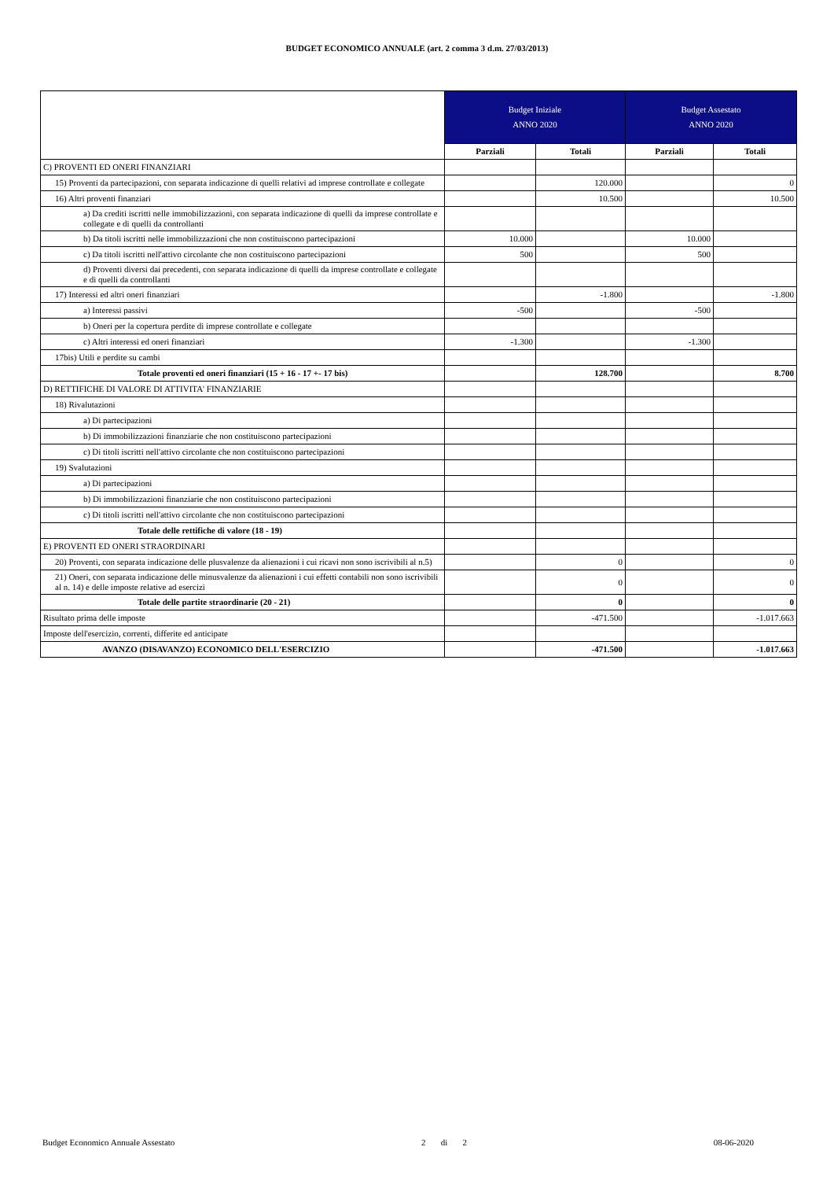BUDGET ECONOMICO ANNUALE (art. 2 comma 3 d.m. 27/03/2013)
| | Budget Iniziale ANNO 2020 | | Budget Assestato ANNO 2020 | |
| | Parziali | Totali | Parziali | Totali |
| C) PROVENTI ED ONERI FINANZIARI | | | | |
| 15) Proventi da partecipazioni, con separata indicazione di quelli relativi ad imprese controllate e collegate | | 120.000 | | 0 |
| 16) Altri proventi finanziari | | 10.500 | | 10.500 |
| a) Da crediti iscritti nelle immobilizzazioni, con separata indicazione di quelli da imprese controllate e collegate e di quelli da controllanti | | | | |
| b) Da titoli iscritti nelle immobilizzazioni che non costituiscono partecipazioni | 10.000 | | 10.000 | |
| c) Da titoli iscritti nell'attivo circolante che non costituiscono partecipazioni | 500 | | 500 | |
| d) Proventi diversi dai precedenti, con separata indicazione di quelli da imprese controllate e collegate e di quelli da controllanti | | | | |
| 17) Interessi ed altri oneri finanziari | | -1.800 | | -1.800 |
| a) Interessi passivi | -500 | | -500 | |
| b) Oneri per la copertura perdite di imprese controllate e collegate | | | | |
| c) Altri interessi ed oneri finanziari | -1.300 | | -1.300 | |
| 17bis) Utili e perdite su cambi | | | | |
| Totale proventi ed oneri finanziari (15 + 16 - 17 +- 17 bis) | | 128.700 | | 8.700 |
| D) RETTIFICHE DI VALORE DI ATTIVITA' FINANZIARIE | | | | |
| 18) Rivalutazioni | | | | |
| a) Di partecipazioni | | | | |
| b) Di immobilizzazioni finanziarie che non costituiscono partecipazioni | | | | |
| c) Di titoli iscritti nell'attivo circolante che non costituiscono partecipazioni | | | | |
| 19) Svalutazioni | | | | |
| a) Di partecipazioni | | | | |
| b) Di immobilizzazioni finanziarie che non costituiscono partecipazioni | | | | |
| c) Di titoli iscritti nell'attivo circolante che non costituiscono partecipazioni | | | | |
| Totale delle rettifiche di valore (18 - 19) | | | | |
| E) PROVENTI ED ONERI STRAORDINARI | | | | |
| 20) Proventi, con separata indicazione delle plusvalenze da alienazioni i cui ricavi non sono iscrivibili al n.5) | | 0 | | 0 |
| 21) Oneri, con separata indicazione delle minusvalenze da alienazioni i cui effetti contabili non sono iscrivibili al n. 14) e delle imposte relative ad esercizi | | 0 | | 0 |
| Totale delle partite straordinarie (20 - 21) | | 0 | | 0 |
| Risultato prima delle imposte | | -471.500 | | -1.017.663 |
| Imposte dell'esercizio, correnti, differite ed anticipate | | | | |
| AVANZO (DISAVANZO) ECONOMICO DELL'ESERCIZIO | | -471.500 | | -1.017.663 |
Budget Economico Annuale Assestato 2 di 2 08-06-2020